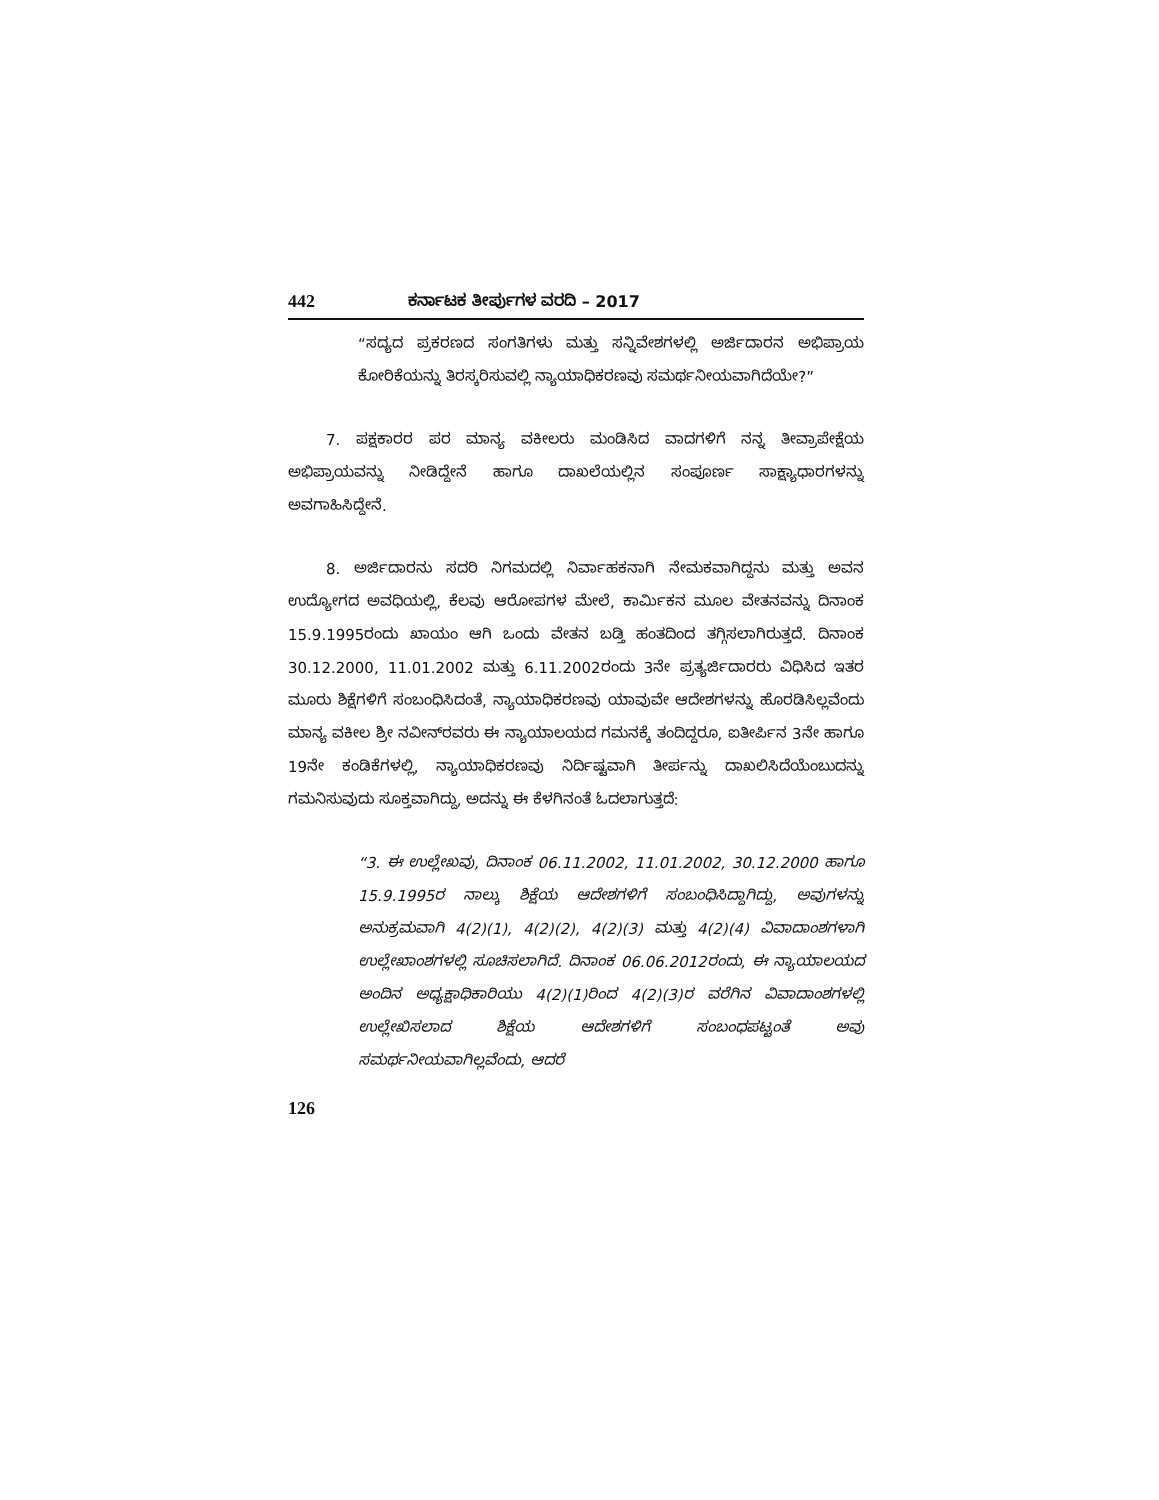442 ಕರ್ನಾಟಕ ತೀರ್ಪುಗಳ ವರದಿ – 2017
“ಸದ್ಯದ ಪ್ರಕರಣದ ಸಂಗತಿಗಳು ಮತ್ತು ಸನ್ನಿವೇಶಗಳಲ್ಲಿ ಅರ್ಜಿದಾರನ ಅಭಿಪ್ರಾಯ ಕೋರಿಕೆಯನ್ನು ತಿರಸ್ಕರಿಸುವಲ್ಲಿ ನ್ಯಾಯಾಧಿಕರಣವು ಸಮರ್ಥನೀಯವಾಗಿದೆಯೇ?”
7. ಪಕ್ಷಕಾರರ ಪರ ಮಾನ್ಯ ವಕೀಲರು ಮಂಡಿಸಿದ ವಾದಗಳಿಗೆ ನನ್ನ ತೀವ್ರಾಪೇಕ್ಷೆಯ ಅಭಿಪ್ರಾಯವನ್ನು ನೀಡಿದ್ದೇನೆ ಹಾಗೂ ದಾಖಲೆಯಲ್ಲಿನ ಸಂಪೂರ್ಣ ಸಾಕ್ಷ್ಯಾಧಾರಗಳನ್ನು ಅವಗಾಹಿಸಿದ್ದೇನೆ.
8. ಅರ್ಜಿದಾರನು ಸದರಿ ನಿಗಮದಲ್ಲಿ ನಿರ್ವಾಹಕನಾಗಿ ನೇಮಕವಾಗಿದ್ದನು ಮತ್ತು ಅವನ ಉದ್ಯೋಗದ ಅವಧಿಯಲ್ಲಿ, ಕೆಲವು ಆರೋಪಗಳ ಮೇಲೆ, ಕಾರ್ಮಿಕನ ಮೂಲ ವೇತನವನ್ನು ದಿನಾಂಕ 15.9.1995ರಂದು ಖಾಯಂ ಆಗಿ ಒಂದು ವೇತನ ಬಡ್ತಿ ಹಂತದಿಂದ ತಗ್ಗಿಸಲಾಗಿರುತ್ತದೆ. ದಿನಾಂಕ 30.12.2000, 11.01.2002 ಮತ್ತು 6.11.2002ರಂದು 3ನೇ ಪ್ರತ್ಯರ್ಜಿದಾರರು ವಿಧಿಸಿದ ಇತರ ಮೂರು ಶಿಕ್ಷೆಗಳಿಗೆ ಸಂಬಂಧಿಸಿದಂತೆ, ನ್ಯಾಯಾಧಿಕರಣವು ಯಾವುವೇ ಆದೇಶಗಳನ್ನು ಹೊರಡಿಸಿಲ್ಲವೆಂದು ಮಾನ್ಯ ವಕೀಲ ಶ್ರೀ ನವೀನ್‌ರವರು ಈ ನ್ಯಾಯಾಲಯದ ಗಮನಕ್ಕೆ ತಂದಿದ್ದರೂ, ಐತೀರ್ಪಿನ 3ನೇ ಹಾಗೂ 19ನೇ ಕಂಡಿಕೆಗಳಲ್ಲಿ, ನ್ಯಾಯಾಧಿಕರಣವು ನಿರ್ದಿಷ್ಟವಾಗಿ ತೀರ್ಪನ್ನು ದಾಖಲಿಸಿದೆಯೆಂಬುದನ್ನು ಗಮನಿಸುವುದು ಸೂಕ್ತವಾಗಿದ್ದು, ಅದನ್ನು ಈ ಕೆಳಗಿನಂತೆ ಓದಲಾಗುತ್ತದೆ:
“3. ಈ ಉಲ್ಲೇಖವು, ದಿನಾಂಕ 06.11.2002, 11.01.2002, 30.12.2000 ಹಾಗೂ 15.9.1995ರ ನಾಲ್ಕು ಶಿಕ್ಷೆಯ ಆದೇಶಗಳಿಗೆ ಸಂಬಂಧಿಸಿದ್ದಾಗಿದ್ದು, ಅವುಗಳನ್ನು ಅನುಕ್ರಮವಾಗಿ 4(2)(1), 4(2)(2), 4(2)(3) ಮತ್ತು 4(2)(4) ವಿವಾದಾಂಶಗಳಾಗಿ ಉಲ್ಲೇಖಾಂಶಗಳಲ್ಲಿ ಸೂಚಿಸಲಾಗಿದೆ. ದಿನಾಂಕ 06.06.2012ರಂದು, ಈ ನ್ಯಾಯಾಲಯದ ಅಂದಿನ ಅಧ್ಯಕ್ಷಾಧಿಕಾರಿಯು 4(2)(1)ರಿಂದ 4(2)(3)ರ ವರೆಗಿನ ವಿವಾದಾಂಶಗಳಲ್ಲಿ ಉಲ್ಲೇಖಿಸಲಾದ ಶಿಕ್ಷೆಯ ಆದೇಶಗಳಿಗೆ ಸಂಬಂಧಪಟ್ಟಂತೆ ಅವು ಸಮರ್ಥನೀಯವಾಗಿಲ್ಲವೆಂದು, ಆದರೆ
126